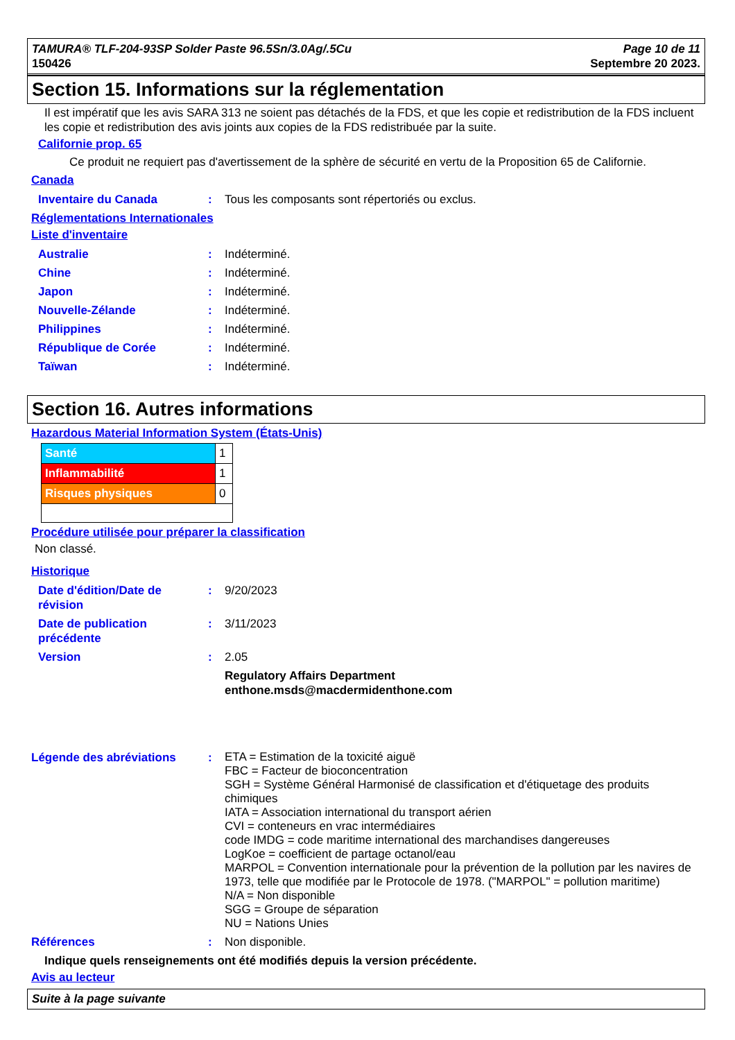TAMURA® TLF-204-93SP Solder Paste 96.5Sn/3.0Ag/.5Cu
150426
Page 10 de 11
Septembre 20 2023.
Section 15. Informations sur la réglementation
Il est impératif que les avis SARA 313 ne soient pas détachés de la FDS, et que les copie et redistribution de la FDS incluent les copie et redistribution des avis joints aux copies de la FDS redistribuée par la suite.
Californie prop. 65
Ce produit ne requiert pas d'avertissement de la sphère de sécurité en vertu de la Proposition 65 de Californie.
Canada
| Inventaire du Canada | : | Tous les composants sont répertoriés ou exclus. |
Réglementations Internationales
Liste d'inventaire
| Australie | : | Indéterminé. |
| Chine | : | Indéterminé. |
| Japon | : | Indéterminé. |
| Nouvelle-Zélande | : | Indéterminé. |
| Philippines | : | Indéterminé. |
| République de Corée | : | Indéterminé. |
| Taïwan | : | Indéterminé. |
Section 16. Autres informations
Hazardous Material Information System (États-Unis)
| Santé | 1 |
| Inflammabilité | 1 |
| Risques physiques | 0 |
Procédure utilisée pour préparer la classification
Non classé.
Historique
| Date d'édition/Date de révision | : | 9/20/2023 |
| Date de publication précédente | : | 3/11/2023 |
| Version | : | 2.05 |
| | | Regulatory Affairs Department enthone.msds@macdermidenthone.com |
| Légende des abréviations | : | ETA = Estimation de la toxicité aiguë FBC = Facteur de bioconcentration SGH = Système Général Harmonisé de classification et d'étiquetage des produits chimiques IATA = Association international du transport aérien CVI = conteneurs en vrac intermédiaires code IMDG = code maritime international des marchandises dangereuses LogKoe = coefficient de partage octanol/eau MARPOL = Convention internationale pour la prévention de la pollution par les navires de 1973, telle que modifiée par le Protocole de 1978. ("MARPOL" = pollution maritime) N/A = Non disponible SGG = Groupe de séparation NU = Nations Unies |
| Références | : | Non disponible. |
Indique quels renseignements ont été modifiés depuis la version précédente.
Avis au lecteur
Suite à la page suivante